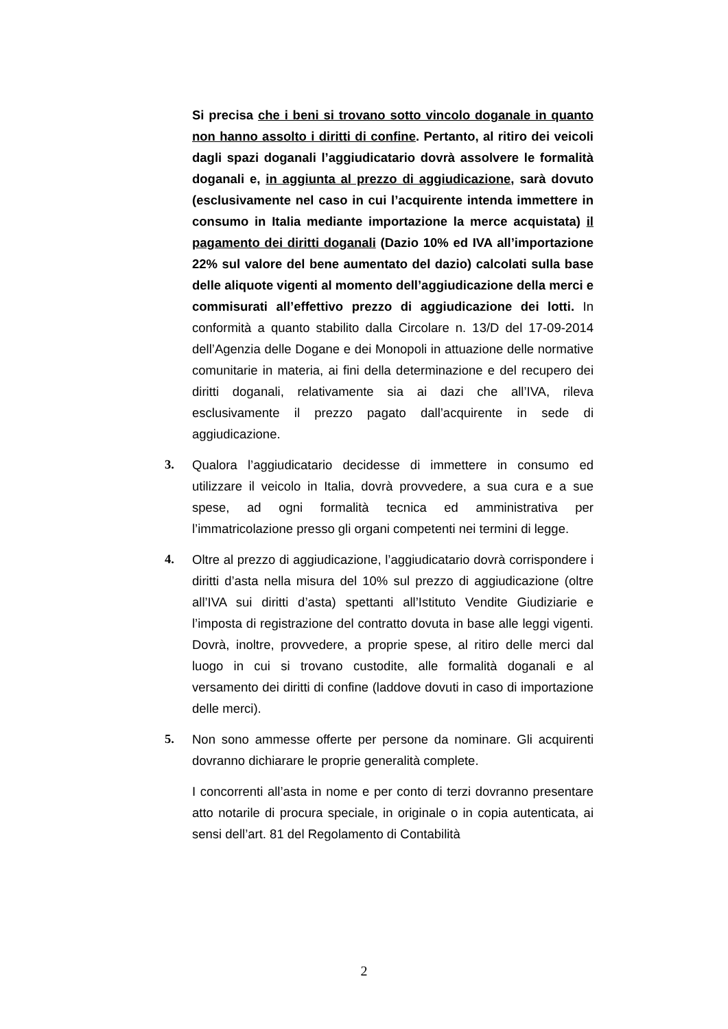Si precisa che i beni si trovano sotto vincolo doganale in quanto non hanno assolto i diritti di confine. Pertanto, al ritiro dei veicoli dagli spazi doganali l’aggiudicatario dovrà assolvere le formalità doganali e, in aggiunta al prezzo di aggiudicazione, sarà dovuto (esclusivamente nel caso in cui l’acquirente intenda immettere in consumo in Italia mediante importazione la merce acquistata) il pagamento dei diritti doganali (Dazio 10% ed IVA all’importazione 22% sul valore del bene aumentato del dazio) calcolati sulla base delle aliquote vigenti al momento dell’aggiudicazione della merci e commisurati all’effettivo prezzo di aggiudicazione dei lotti. In conformità a quanto stabilito dalla Circolare n. 13/D del 17-09-2014 dell’Agenzia delle Dogane e dei Monopoli in attuazione delle normative comunitarie in materia, ai fini della determinazione e del recupero dei diritti doganali, relativamente sia ai dazi che all’IVA, rileva esclusivamente il prezzo pagato dall’acquirente in sede di aggiudicazione.
3. Qualora l’aggiudicatario decidesse di immettere in consumo ed utilizzare il veicolo in Italia, dovrà provvedere, a sua cura e a sue spese, ad ogni formalità tecnica ed amministrativa per l’immatricolazione presso gli organi competenti nei termini di legge.
4. Oltre al prezzo di aggiudicazione, l’aggiudicatario dovrà corrispondere i diritti d’asta nella misura del 10% sul prezzo di aggiudicazione (oltre all’IVA sui diritti d’asta) spettanti all’Istituto Vendite Giudiziarie e l’imposta di registrazione del contratto dovuta in base alle leggi vigenti. Dovrà, inoltre, provvedere, a proprie spese, al ritiro delle merci dal luogo in cui si trovano custodite, alle formalità doganali e al versamento dei diritti di confine (laddove dovuti in caso di importazione delle merci).
5. Non sono ammesse offerte per persone da nominare. Gli acquirenti dovranno dichiarare le proprie generalità complete.
I concorrenti all’asta in nome e per conto di terzi dovranno presentare atto notarile di procura speciale, in originale o in copia autenticata, ai sensi dell’art. 81 del Regolamento di Contabilità
2